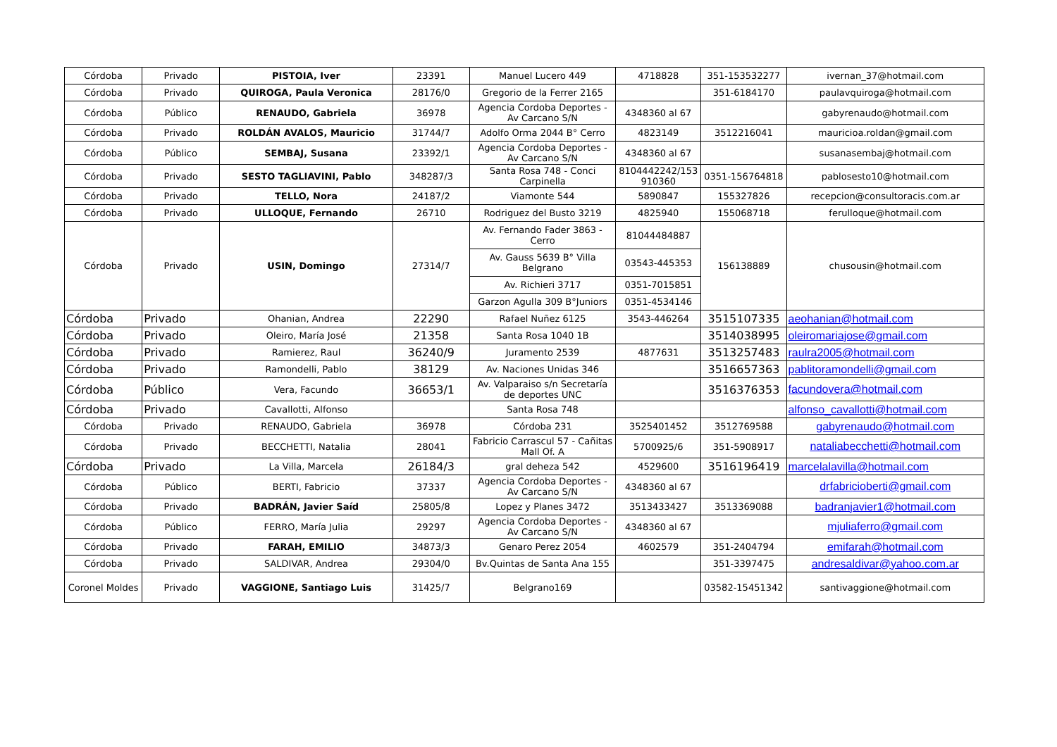| Córdoba | Privado | PISTOIA, Iver | 23391 | Manuel Lucero 449 | 4718828 | 351-153532277 | ivernan_37@hotmail.com |
| Córdoba | Privado | QUIROGA, Paula Veronica | 28176/0 | Gregorio de la Ferrer 2165 | | 351-6184170 | paulavquiroga@hotmail.com |
| Córdoba | Público | RENAUDO, Gabriela | 36978 | Agencia Cordoba Deportes - Av Carcano S/N | 4348360 al 67 | | gabyrenaudo@hotmail.com |
| Córdoba | Privado | ROLDÁN AVALOS, Mauricio | 31744/7 | Adolfo Orma 2044 B° Cerro | 4823149 | 3512216041 | mauricioa.roldan@gmail.com |
| Córdoba | Público | SEMBAJ, Susana | 23392/1 | Agencia Cordoba Deportes - Av Carcano S/N | 4348360 al 67 | | susanasembaj@hotmail.com |
| Córdoba | Privado | SESTO TAGLIAVINI, Pablo | 348287/3 | Santa Rosa 748 - Conci Carpinella | 8104442242/153 910360 | 0351-156764818 | pablosesto10@hotmail.com |
| Córdoba | Privado | TELLO, Nora | 24187/2 | Viamonte 544 | 5890847 | 155327826 | recepcion@consultoracis.com.ar |
| Córdoba | Privado | ULLOQUE, Fernando | 26710 | Rodriguez del Busto 3219 | 4825940 | 155068718 | ferulloque@hotmail.com |
| Córdoba | Privado | USIN, Domingo | 27314/7 | Av. Fernando Fader 3863 - Cerro | 81044484887 | 156138889 | chusousin@hotmail.com |
| | | | | Av. Gauss 5639 B° Villa Belgrano | 03543-445353 | | |
| | | | | Av. Richieri 3717 | 0351-7015851 | | |
| | | | | Garzon Agulla 309 B°Juniors | 0351-4534146 | | |
| Córdoba | Privado | Ohanian, Andrea | 22290 | Rafael Nuñez 6125 | 3543-446264 | 3515107335 | aeohanian@hotmail.com |
| Córdoba | Privado | Oleiro, María José | 21358 | Santa Rosa 1040 1B | | 3514038995 | oleiromariajose@gmail.com |
| Córdoba | Privado | Ramierez, Raul | 36240/9 | Juramento 2539 | 4877631 | 3513257483 | raulra2005@hotmail.com |
| Córdoba | Privado | Ramondelli, Pablo | 38129 | Av. Naciones Unidas 346 | | 3516657363 | pablitoramondelli@gmail.com |
| Córdoba | Público | Vera, Facundo | 36653/1 | Av. Valparaiso s/n Secretaría de deportes UNC | | 3516376353 | facundovera@hotmail.com |
| Córdoba | Privado | Cavallotti, Alfonso | | Santa Rosa 748 | | | alfonso_cavallotti@hotmail.com |
| Córdoba | Privado | RENAUDO, Gabriela | 36978 | Córdoba 231 | 3525401452 | 3512769588 | gabyrenaudo@hotmail.com |
| Córdoba | Privado | BECCHETTI, Natalia | 28041 | Fabricio Carrascul 57 - Cañitas Mall Of. A | 5700925/6 | 351-5908917 | nataliabecchetti@hotmail.com |
| Córdoba | Privado | La Villa, Marcela | 26184/3 | gral deheza 542 | 4529600 | 3516196419 | marcelalavilla@hotmail.com |
| Córdoba | Público | BERTI, Fabricio | 37337 | Agencia Cordoba Deportes - Av Carcano S/N | 4348360 al 67 | | drfabricioberti@gmail.com |
| Córdoba | Privado | BADRÁN, Javier Saíd | 25805/8 | Lopez y Planes 3472 | 3513433427 | 3513369088 | badranjavier1@hotmail.com |
| Córdoba | Público | FERRO, María Julia | 29297 | Agencia Cordoba Deportes - Av Carcano S/N | 4348360 al 67 | | mjuliaferro@gmail.com |
| Córdoba | Privado | FARAH, EMILIO | 34873/3 | Genaro Perez 2054 | 4602579 | 351-2404794 | emifarah@hotmail.com |
| Córdoba | Privado | SALDIVAR, Andrea | 29304/0 | Bv.Quintas de Santa Ana 155 | | 351-3397475 | andresaldivar@yahoo.com.ar |
| Coronel Moldes | Privado | VAGGIONE, Santiago Luis | 31425/7 | Belgrano169 | | 03582-15451342 | santivaggione@hotmail.com |